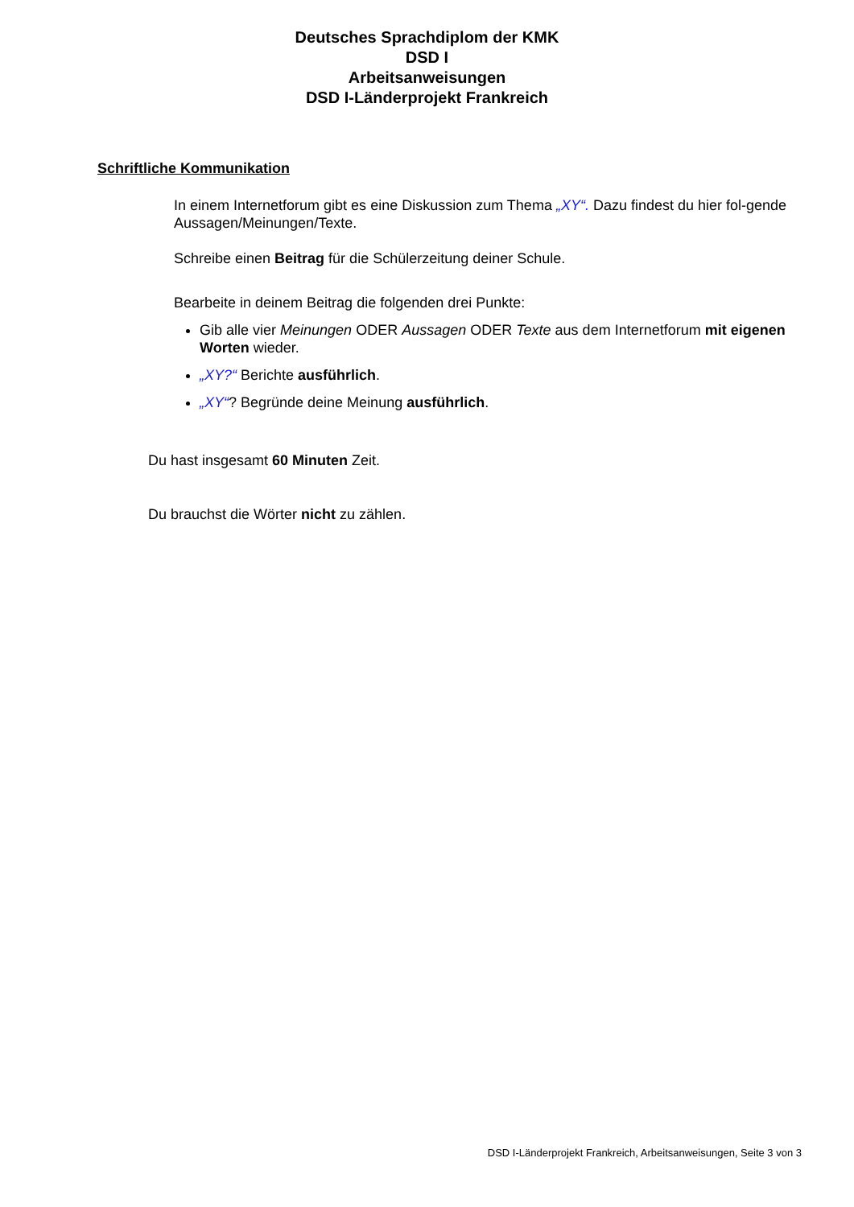Deutsches Sprachdiplom der KMK
DSD I
Arbeitsanweisungen
DSD I-Länderprojekt Frankreich
Schriftliche Kommunikation
In einem Internetforum gibt es eine Diskussion zum Thema „XY“. Dazu findest du hier fol-gende Aussagen/Meinungen/Texte.
Schreibe einen Beitrag für die Schülerzeitung deiner Schule.
Bearbeite in deinem Beitrag die folgenden drei Punkte:
Gib alle vier Meinungen ODER Aussagen ODER Texte aus dem Internetforum mit eigenen Worten wieder.
„XY?“ Berichte ausführlich.
„XY“? Begründe deine Meinung ausführlich.
Du hast insgesamt 60 Minuten Zeit.
Du brauchst die Wörter nicht zu zählen.
DSD I-Länderprojekt Frankreich, Arbeitsanweisungen, Seite 3 von 3